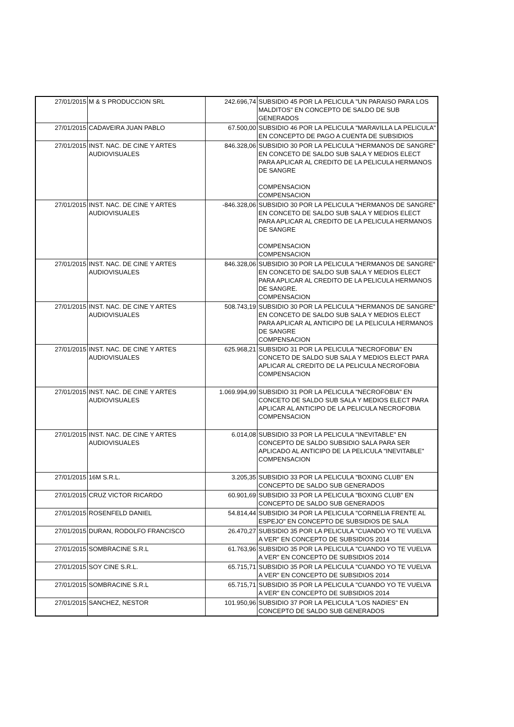| 27/01/2015 | M & S PRODUCCION SRL | 242.696,74 | SUBSIDIO 45 POR LA PELICULA "UN PARAISO PARA LOS MALDITOS" EN CONCEPTO DE SALDO DE SUB GENERADOS |
| 27/01/2015 | CADAVEIRA JUAN PABLO | 67.500,00 | SUBSIDIO 46 POR LA PELICULA "MARAVILLA LA PELICULA" EN CONCEPTO DE PAGO A CUENTA DE SUBSIDIOS |
| 27/01/2015 | INST. NAC. DE CINE Y ARTES AUDIOVISUALES | 846.328,06 | SUBSIDIO 30 POR LA PELICULA "HERMANOS DE SANGRE" EN CONCETO DE SALDO SUB SALA Y MEDIOS ELECT PARA APLICAR AL CREDITO DE LA PELICULA HERMANOS DE SANGRE COMPENSACION COMPENSACION |
| 27/01/2015 | INST. NAC. DE CINE Y ARTES AUDIOVISUALES | -846.328,06 | SUBSIDIO 30 POR LA PELICULA "HERMANOS DE SANGRE" EN CONCETO DE SALDO SUB SALA Y MEDIOS ELECT PARA APLICAR AL CREDITO DE LA PELICULA HERMANOS DE SANGRE COMPENSACION COMPENSACION |
| 27/01/2015 | INST. NAC. DE CINE Y ARTES AUDIOVISUALES | 846.328,06 | SUBSIDIO 30 POR LA PELICULA "HERMANOS DE SANGRE" EN CONCETO DE SALDO SUB SALA Y MEDIOS ELECT PARA APLICAR AL CREDITO DE LA PELICULA HERMANOS DE SANGRE. COMPENSACION |
| 27/01/2015 | INST. NAC. DE CINE Y ARTES AUDIOVISUALES | 508.743,19 | SUBSIDIO 30 POR LA PELICULA "HERMANOS DE SANGRE" EN CONCETO DE SALDO SUB SALA Y MEDIOS ELECT PARA APLICAR AL ANTICIPO DE LA PELICULA HERMANOS DE SANGRE COMPENSACION |
| 27/01/2015 | INST. NAC. DE CINE Y ARTES AUDIOVISUALES | 625.968,21 | SUBSIDIO 31 POR LA PELICULA "NECROFOBIA" EN CONCETO DE SALDO SUB SALA Y MEDIOS ELECT PARA APLICAR AL CREDITO DE LA PELICULA NECROFOBIA COMPENSACION |
| 27/01/2015 | INST. NAC. DE CINE Y ARTES AUDIOVISUALES | 1.069.994,99 | SUBSIDIO 31 POR LA PELICULA "NECROFOBIA" EN CONCETO DE SALDO SUB SALA Y MEDIOS ELECT PARA APLICAR AL ANTICIPO DE LA PELICULA NECROFOBIA COMPENSACION |
| 27/01/2015 | INST. NAC. DE CINE Y ARTES AUDIOVISUALES | 6.014,08 | SUBSIDIO 33 POR LA PELICULA "INEVITABLE" EN CONCEPTO DE SALDO SUBSIDIO SALA PARA SER APLICADO AL ANTICIPO DE LA PELICULA "INEVITABLE" COMPENSACION |
| 27/01/2015 | 16M S.R.L. | 3.205,35 | SUBSIDIO 33 POR LA PELICULA "BOXING CLUB" EN CONCEPTO DE SALDO SUB GENERADOS |
| 27/01/2015 | CRUZ VICTOR RICARDO | 60.901,69 | SUBSIDIO 33 POR LA PELICULA "BOXING CLUB" EN CONCEPTO DE SALDO SUB GENERADOS |
| 27/01/2015 | ROSENFELD DANIEL | 54.814,44 | SUBSIDIO 34 POR LA PELICULA "CORNELIA FRENTE AL ESPEJO" EN CONCEPTO DE SUBSIDIOS DE SALA |
| 27/01/2015 | DURAN, RODOLFO FRANCISCO | 26.470,27 | SUBSIDIO 35 POR LA PELICULA "CUANDO YO TE VUELVA A VER" EN CONCEPTO DE SUBSIDIOS 2014 |
| 27/01/2015 | SOMBRACINE S.R.L | 61.763,96 | SUBSIDIO 35 POR LA PELICULA "CUANDO YO TE VUELVA A VER" EN CONCEPTO DE SUBSIDIOS 2014 |
| 27/01/2015 | SOY CINE S.R.L. | 65.715,71 | SUBSIDIO 35 POR LA PELICULA "CUANDO YO TE VUELVA A VER" EN CONCEPTO DE SUBSIDIOS 2014 |
| 27/01/2015 | SOMBRACINE S.R.L | 65.715,71 | SUBSIDIO 35 POR LA PELICULA "CUANDO YO TE VUELVA A VER" EN CONCEPTO DE SUBSIDIOS 2014 |
| 27/01/2015 | SANCHEZ, NESTOR | 101.950,96 | SUBSIDIO 37 POR LA PELICULA "LOS NADIES" EN CONCEPTO DE SALDO SUB GENERADOS |